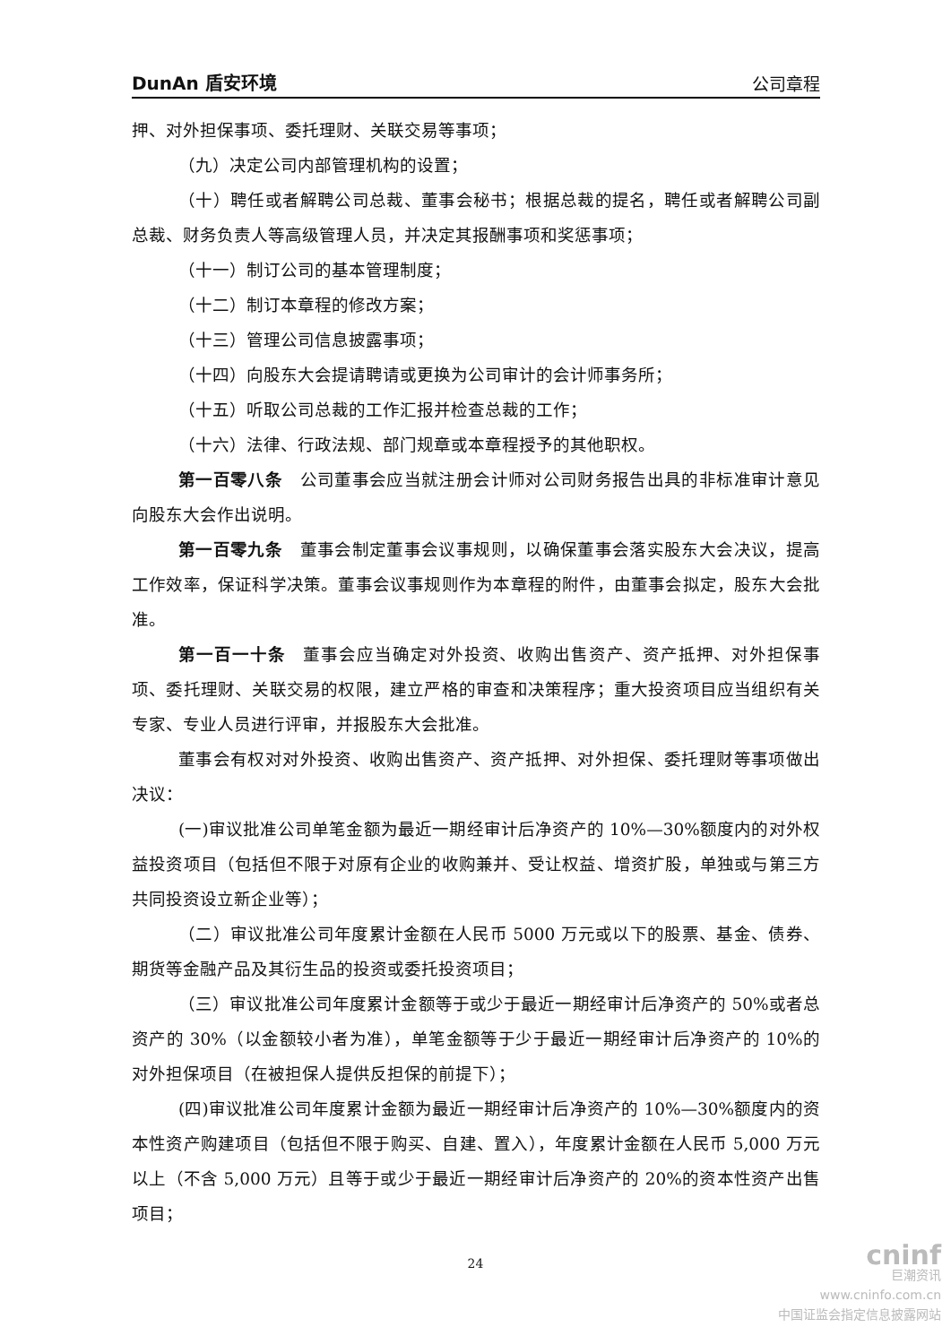DunAn 盾安环境 公司章程
押、对外担保事项、委托理财、关联交易等事项；
（九）决定公司内部管理机构的设置；
（十）聘任或者解聘公司总裁、董事会秘书；根据总裁的提名，聘任或者解聘公司副总裁、财务负责人等高级管理人员，并决定其报酬事项和奖惩事项；
（十一）制订公司的基本管理制度；
（十二）制订本章程的修改方案；
（十三）管理公司信息披露事项；
（十四）向股东大会提请聘请或更换为公司审计的会计师事务所；
（十五）听取公司总裁的工作汇报并检查总裁的工作；
（十六）法律、行政法规、部门规章或本章程授予的其他职权。
第一百零八条　公司董事会应当就注册会计师对公司财务报告出具的非标准审计意见向股东大会作出说明。
第一百零九条　董事会制定董事会议事规则，以确保董事会落实股东大会决议，提高工作效率，保证科学决策。董事会议事规则作为本章程的附件，由董事会拟定，股东大会批准。
第一百一十条　董事会应当确定对外投资、收购出售资产、资产抵押、对外担保事项、委托理财、关联交易的权限，建立严格的审查和决策程序；重大投资项目应当组织有关专家、专业人员进行评审，并报股东大会批准。
董事会有权对对外投资、收购出售资产、资产抵押、对外担保、委托理财等事项做出决议：
(一)审议批准公司单笔金额为最近一期经审计后净资产的 10%—30%额度内的对外权益投资项目（包括但不限于对原有企业的收购兼并、受让权益、增资扩股，单独或与第三方共同投资设立新企业等）；
（二）审议批准公司年度累计金额在人民币 5000 万元或以下的股票、基金、债券、期货等金融产品及其衍生品的投资或委托投资项目；
（三）审议批准公司年度累计金额等于或少于最近一期经审计后净资产的 50%或者总资产的 30%（以金额较小者为准），单笔金额等于少于最近一期经审计后净资产的 10%的对外担保项目（在被担保人提供反担保的前提下）；
(四)审议批准公司年度累计金额为最近一期经审计后净资产的 10%—30%额度内的资本性资产购建项目（包括但不限于购买、自建、置入），年度累计金额在人民币 5,000 万元以上（不含 5,000 万元）且等于或少于最近一期经审计后净资产的 20%的资本性资产出售项目；
24
cninf
巨潮资讯
www.cninfo.com.cn
中国证监会指定信息披露网站